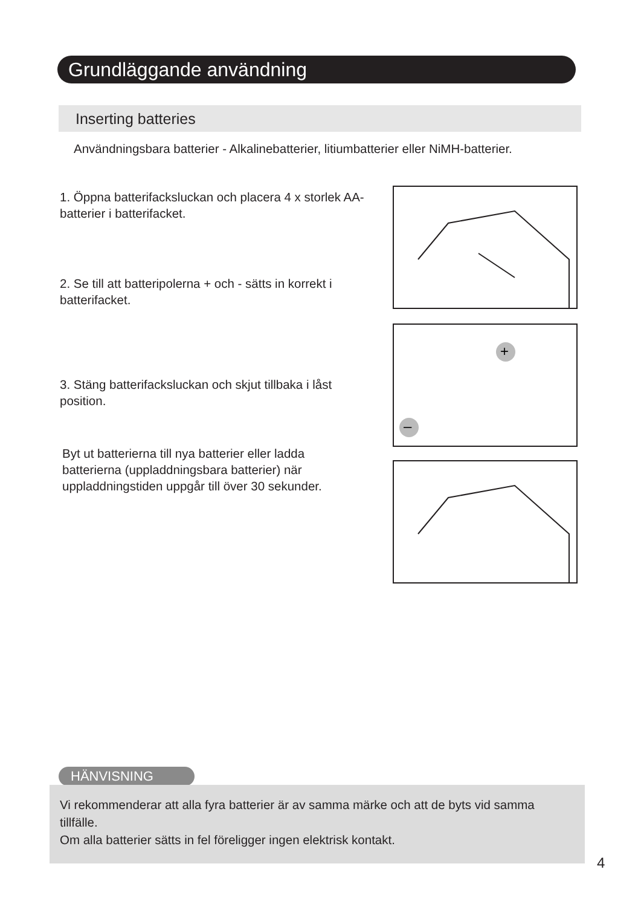Grundläggande användning
Inserting batteries
Användningsbara batterier - Alkalinebatterier, litiumbatterier eller NiMH-batterier.
1. Öppna batterifacksluckan och placera 4 x storlek AA-batterier i batterifacket.
2. Se till att batteripolerna + och - sätts in korrekt i batterifacket.
+
–
3. Stäng batterifacksluckan och skjut tillbaka i låst position.
Byt ut batterierna till nya batterier eller ladda batterierna (uppladdningsbara batterier) när uppladdningstiden uppgår till över 30 sekunder.
HÄNVISNING
Vi rekommenderar att alla fyra batterier är av samma märke och att de byts vid samma tillfälle.
Om alla batterier sätts in fel föreligger ingen elektrisk kontakt.
4